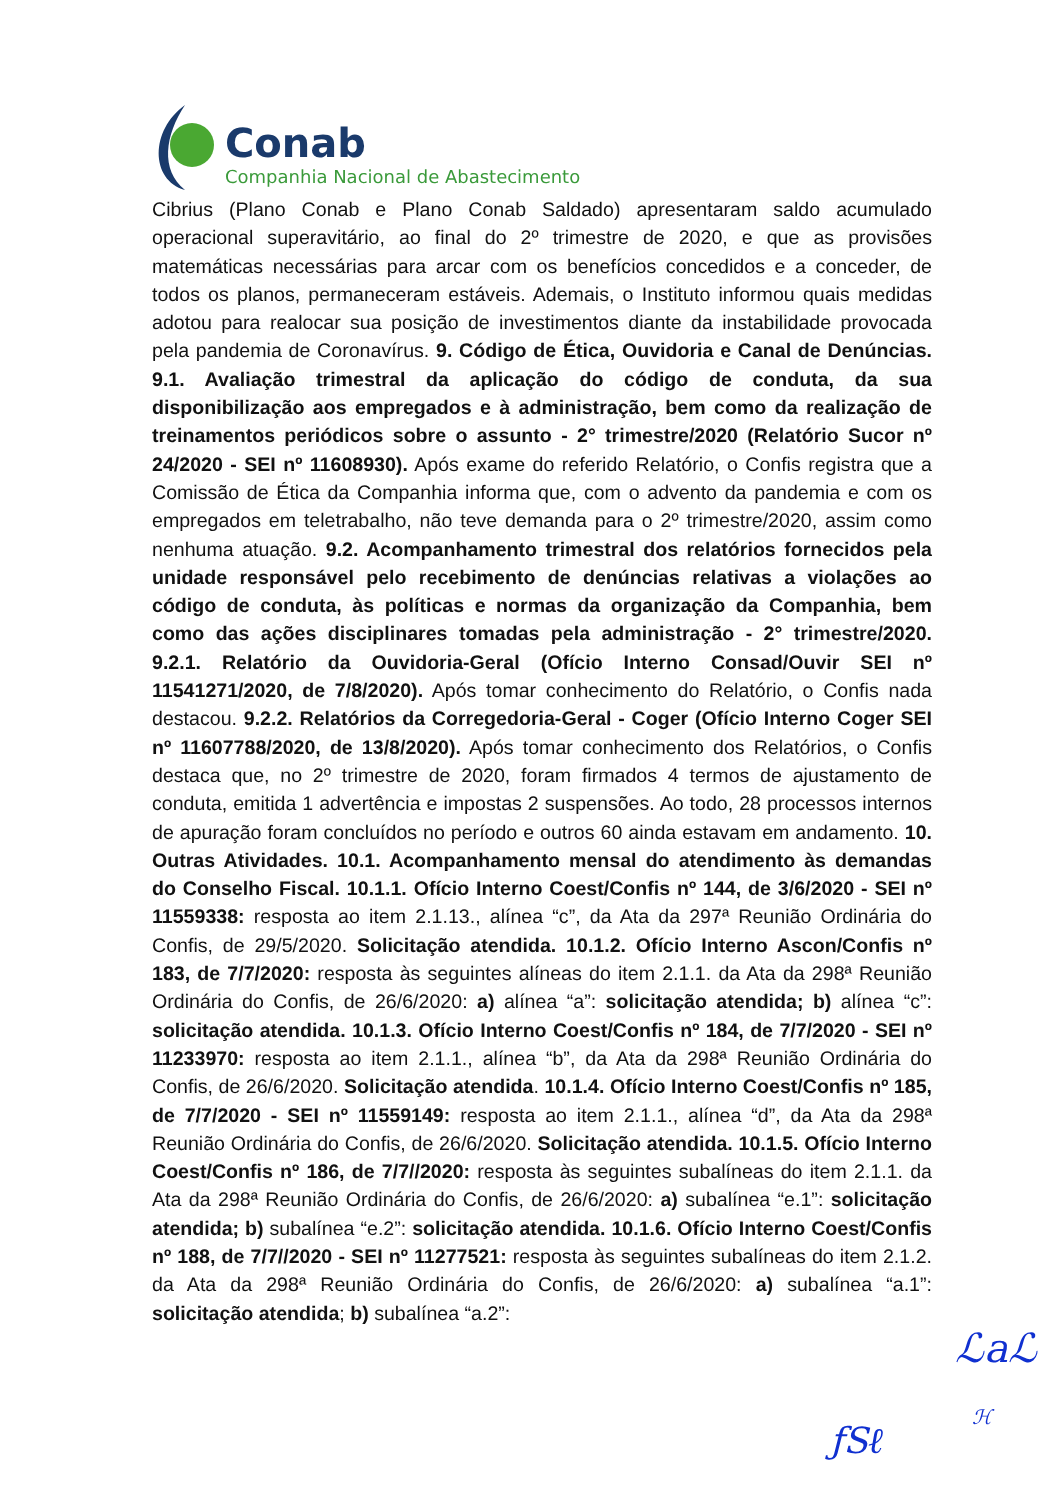Conab
Companhia Nacional de Abastecimento
Cibrius (Plano Conab e Plano Conab Saldado) apresentaram saldo acumulado operacional superavitário, ao final do 2º trimestre de 2020, e que as provisões matemáticas necessárias para arcar com os benefícios concedidos e a conceder, de todos os planos, permaneceram estáveis. Ademais, o Instituto informou quais medidas adotou para realocar sua posição de investimentos diante da instabilidade provocada pela pandemia de Coronavírus. 9. Código de Ética, Ouvidoria e Canal de Denúncias. 9.1. Avaliação trimestral da aplicação do código de conduta, da sua disponibilização aos empregados e à administração, bem como da realização de treinamentos periódicos sobre o assunto - 2° trimestre/2020 (Relatório Sucor nº 24/2020 - SEI nº 11608930). Após exame do referido Relatório, o Confis registra que a Comissão de Ética da Companhia informa que, com o advento da pandemia e com os empregados em teletrabalho, não teve demanda para o 2º trimestre/2020, assim como nenhuma atuação. 9.2. Acompanhamento trimestral dos relatórios fornecidos pela unidade responsável pelo recebimento de denúncias relativas a violações ao código de conduta, às políticas e normas da organização da Companhia, bem como das ações disciplinares tomadas pela administração - 2° trimestre/2020. 9.2.1. Relatório da Ouvidoria-Geral (Ofício Interno Consad/Ouvir SEI nº 11541271/2020, de 7/8/2020). Após tomar conhecimento do Relatório, o Confis nada destacou. 9.2.2. Relatórios da Corregedoria-Geral - Coger (Ofício Interno Coger SEI nº 11607788/2020, de 13/8/2020). Após tomar conhecimento dos Relatórios, o Confis destaca que, no 2º trimestre de 2020, foram firmados 4 termos de ajustamento de conduta, emitida 1 advertência e impostas 2 suspensões. Ao todo, 28 processos internos de apuração foram concluídos no período e outros 60 ainda estavam em andamento. 10. Outras Atividades. 10.1. Acompanhamento mensal do atendimento às demandas do Conselho Fiscal. 10.1.1. Ofício Interno Coest/Confis nº 144, de 3/6/2020 - SEI nº 11559338: resposta ao item 2.1.13., alínea “c”, da Ata da 297ª Reunião Ordinária do Confis, de 29/5/2020. Solicitação atendida. 10.1.2. Ofício Interno Ascon/Confis nº 183, de 7/7/2020: resposta às seguintes alíneas do item 2.1.1. da Ata da 298ª Reunião Ordinária do Confis, de 26/6/2020: a) alínea “a”: solicitação atendida; b) alínea “c”: solicitação atendida. 10.1.3. Ofício Interno Coest/Confis nº 184, de 7/7/2020 - SEI nº 11233970: resposta ao item 2.1.1., alínea “b”, da Ata da 298ª Reunião Ordinária do Confis, de 26/6/2020. Solicitação atendida. 10.1.4. Ofício Interno Coest/Confis nº 185, de 7/7/2020 - SEI nº 11559149: resposta ao item 2.1.1., alínea “d”, da Ata da 298ª Reunião Ordinária do Confis, de 26/6/2020. Solicitação atendida. 10.1.5. Ofício Interno Coest/Confis nº 186, de 7/7//2020: resposta às seguintes subalíneas do item 2.1.1. da Ata da 298ª Reunião Ordinária do Confis, de 26/6/2020: a) subalínea “e.1”: solicitação atendida; b) subalínea “e.2”: solicitação atendida. 10.1.6. Ofício Interno Coest/Confis nº 188, de 7/7//2020 - SEI nº 11277521: resposta às seguintes subalíneas do item 2.1.2. da Ata da 298ª Reunião Ordinária do Confis, de 26/6/2020: a) subalínea “a.1”: solicitação atendida; b) subalínea “a.2”:
ℒaℒ
ƒSℓ
ℋ